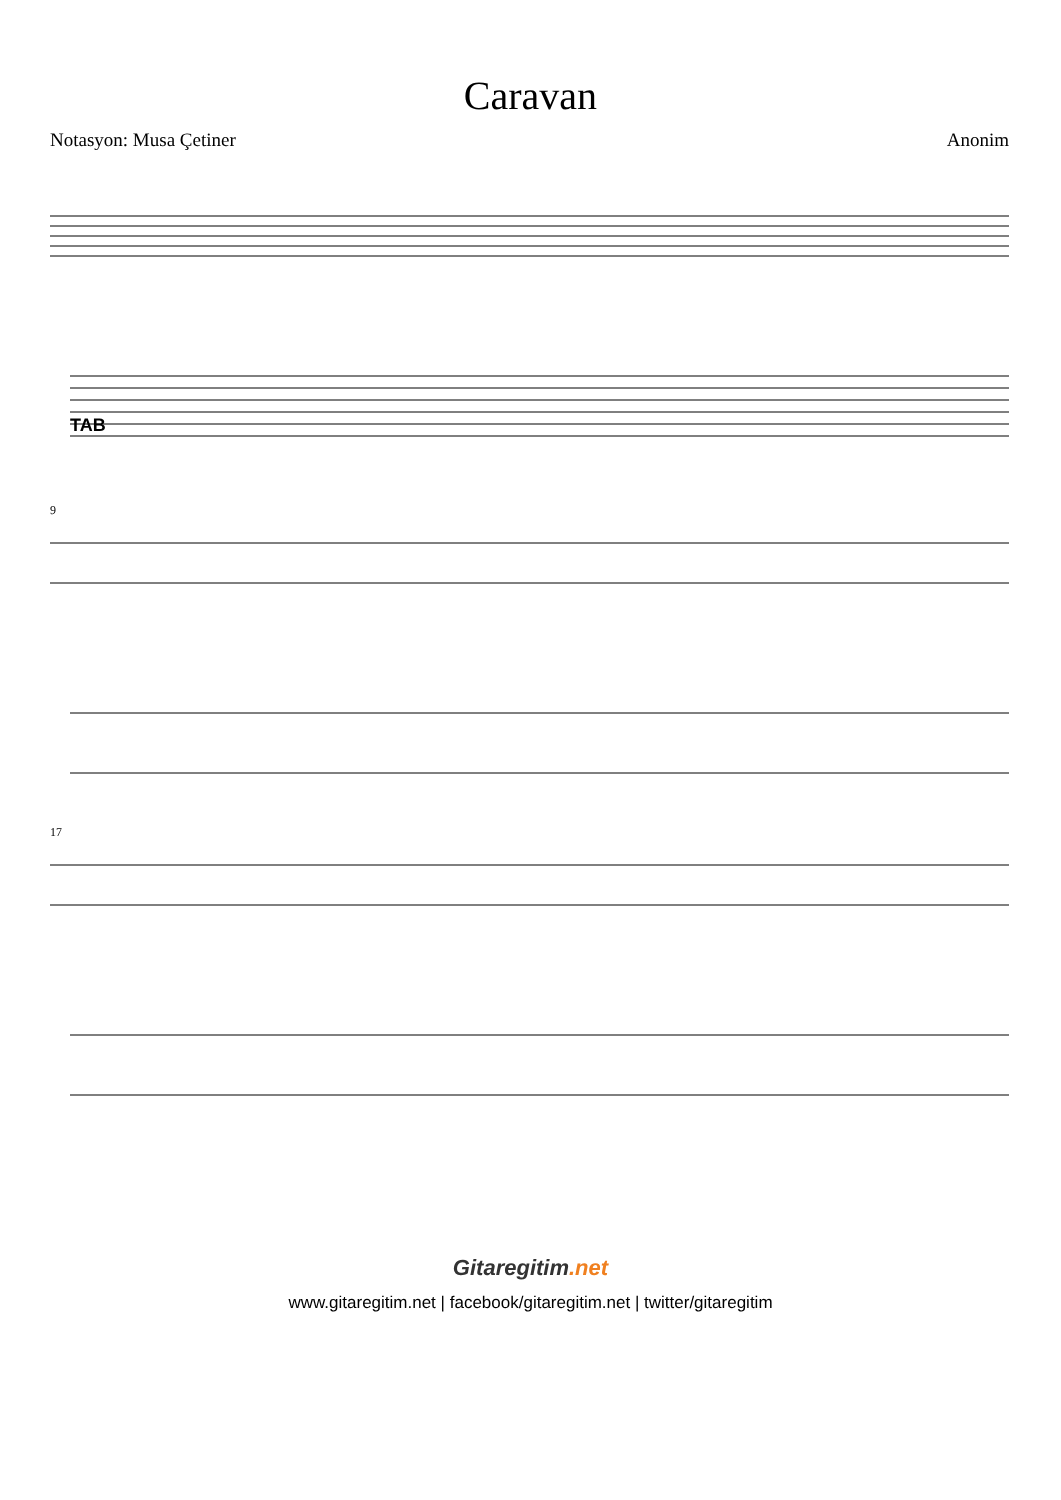Caravan
Notasyon: Musa Çetiner Anonim
TAB
9
17
Gitaregitim.net
www.gitaregitim.net | facebook/gitaregitim.net | twitter/gitaregitim